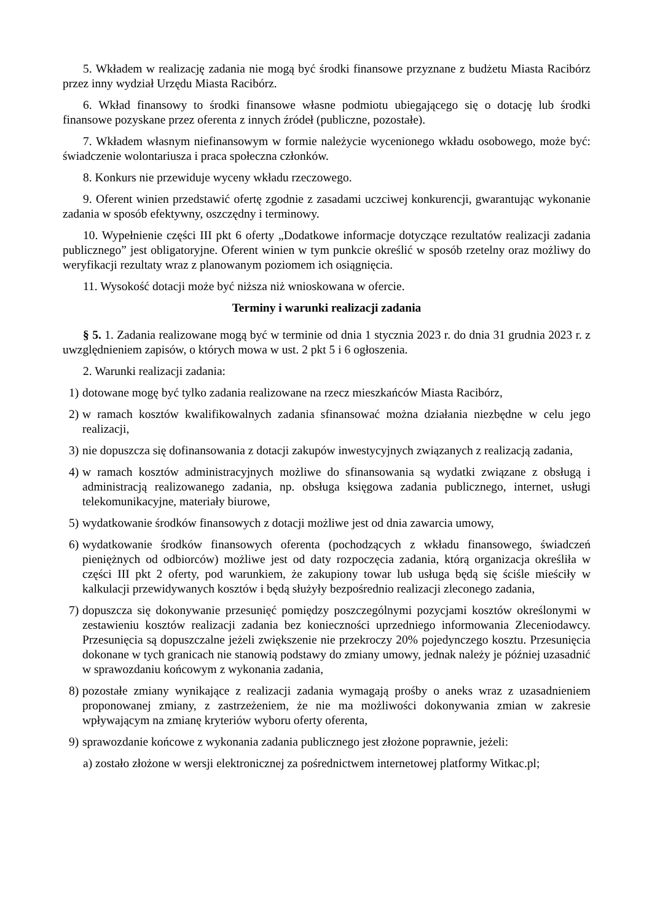5. Wkładem w realizację zadania nie mogą być środki finansowe przyznane z budżetu Miasta Racibórz przez inny wydział Urzędu Miasta Racibórz.
6. Wkład finansowy to środki finansowe własne podmiotu ubiegającego się o dotację lub środki finansowe pozyskane przez oferenta z innych źródeł (publiczne, pozostałe).
7. Wkładem własnym niefinansowym w formie należycie wycenionego wkładu osobowego, może być: świadczenie wolontariusza i praca społeczna członków.
8. Konkurs nie przewiduje wyceny wkładu rzeczowego.
9. Oferent winien przedstawić ofertę zgodnie z zasadami uczciwej konkurencji, gwarantując wykonanie zadania w sposób efektywny, oszczędny i terminowy.
10. Wypełnienie części III pkt 6 oferty „Dodatkowe informacje dotyczące rezultatów realizacji zadania publicznego” jest obligatoryjne. Oferent winien w tym punkcie określić w sposób rzetelny oraz możliwy do weryfikacji rezultaty wraz z planowanym poziomem ich osiągnięcia.
11. Wysokość dotacji może być niższa niż wnioskowana w ofercie.
Terminy i warunki realizacji zadania
§ 5. 1. Zadania realizowane mogą być w terminie od dnia 1 stycznia 2023 r. do dnia 31 grudnia 2023 r. z uwzględnieniem zapisów, o których mowa w ust. 2 pkt 5 i 6 ogłoszenia.
2. Warunki realizacji zadania:
1) dotowane mogę być tylko zadania realizowane na rzecz mieszkańców Miasta Racibórz,
2) w ramach kosztów kwalifikowalnych zadania sfinansować można działania niezbędne w celu jego realizacji,
3) nie dopuszcza się dofinansowania z dotacji zakupów inwestycyjnych związanych z realizacją zadania,
4) w ramach kosztów administracyjnych możliwe do sfinansowania są wydatki związane z obsługą i administracją realizowanego zadania, np. obsługa księgowa zadania publicznego, internet, usługi telekomunikacyjne, materiały biurowe,
5) wydatkowanie środków finansowych z dotacji możliwe jest od dnia zawarcia umowy,
6) wydatkowanie środków finansowych oferenta (pochodzących z wkładu finansowego, świadczeń pieniężnych od odbiorców) możliwe jest od daty rozpoczęcia zadania, którą organizacja określiła w części III pkt 2 oferty, pod warunkiem, że zakupiony towar lub usługa będą się ściśle mieściły w kalkulacji przewidywanych kosztów i będą służyły bezpośrednio realizacji zleconego zadania,
7) dopuszcza się dokonywanie przesunięć pomiędzy poszczególnymi pozycjami kosztów określonymi w zestawieniu kosztów realizacji zadania bez konieczności uprzedniego informowania Zleceniodawcy. Przesunięcia są dopuszczalne jeżeli zwiększenie nie przekroczy 20% pojedynczego kosztu. Przesunięcia dokonane w tych granicach nie stanowią podstawy do zmiany umowy, jednak należy je później uzasadnić w sprawozdaniu końcowym z wykonania zadania,
8) pozostałe zmiany wynikające z realizacji zadania wymagają prośby o aneks wraz z uzasadnieniem proponowanej zmiany, z zastrzeżeniem, że nie ma możliwości dokonywania zmian w zakresie wpływającym na zmianę kryteriów wyboru oferty oferenta,
9) sprawozdanie końcowe z wykonania zadania publicznego jest złożone poprawnie, jeżeli:
a) zostało złożone w wersji elektronicznej za pośrednictwem internetowej platformy Witkac.pl;